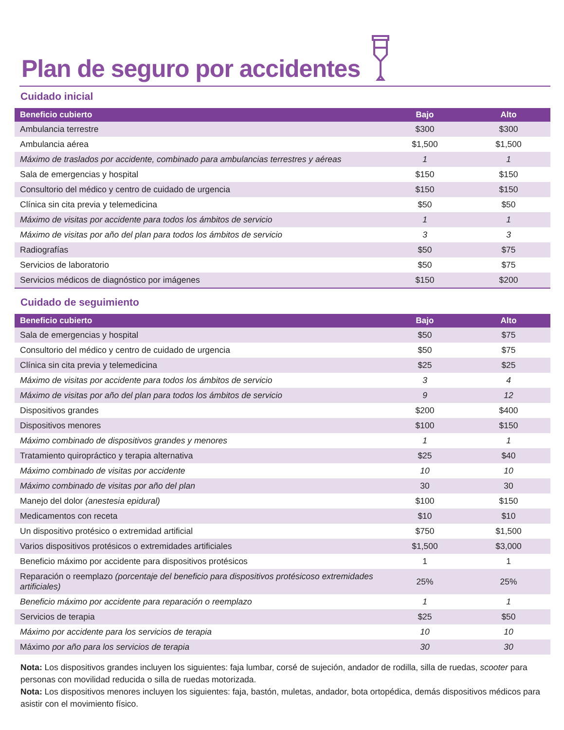Plan de seguro por accidentes
Cuidado inicial
| Beneficio cubierto | Bajo | Alto |
| --- | --- | --- |
| Ambulancia terrestre | $300 | $300 |
| Ambulancia aérea | $1,500 | $1,500 |
| Máximo de traslados por accidente, combinado para ambulancias terrestres y aéreas | 1 | 1 |
| Sala de emergencias y hospital | $150 | $150 |
| Consultorio del médico y centro de cuidado de urgencia | $150 | $150 |
| Clínica sin cita previa y telemedicina | $50 | $50 |
| Máximo de visitas por accidente para todos los ámbitos de servicio | 1 | 1 |
| Máximo de visitas por año del plan para todos los ámbitos de servicio | 3 | 3 |
| Radiografías | $50 | $75 |
| Servicios de laboratorio | $50 | $75 |
| Servicios médicos de diagnóstico por imágenes | $150 | $200 |
Cuidado de seguimiento
| Beneficio cubierto | Bajo | Alto |
| --- | --- | --- |
| Sala de emergencias y hospital | $50 | $75 |
| Consultorio del médico y centro de cuidado de urgencia | $50 | $75 |
| Clínica sin cita previa y telemedicina | $25 | $25 |
| Máximo de visitas por accidente para todos los ámbitos de servicio | 3 | 4 |
| Máximo de visitas por año del plan para todos los ámbitos de servicio | 9 | 12 |
| Dispositivos grandes | $200 | $400 |
| Dispositivos menores | $100 | $150 |
| Máximo combinado de dispositivos grandes y menores | 1 | 1 |
| Tratamiento quiropráctico y terapia alternativa | $25 | $40 |
| Máximo combinado de visitas por accidente | 10 | 10 |
| Máximo combinado de visitas por año del plan | 30 | 30 |
| Manejo del dolor (anestesia epidural) | $100 | $150 |
| Medicamentos con receta | $10 | $10 |
| Un dispositivo protésico o extremidad artificial | $750 | $1,500 |
| Varios dispositivos protésicos o extremidades artificiales | $1,500 | $3,000 |
| Beneficio máximo por accidente para dispositivos protésicos | 1 | 1 |
| Reparación o reemplazo (porcentaje del beneficio para dispositivos protésicoso extremidades artificiales) | 25% | 25% |
| Beneficio máximo por accidente para reparación o reemplazo | 1 | 1 |
| Servicios de terapia | $25 | $50 |
| Máximo por accidente para los servicios de terapia | 10 | 10 |
| Máximo por año para los servicios de terapia | 30 | 30 |
Nota: Los dispositivos grandes incluyen los siguientes: faja lumbar, corsé de sujeción, andador de rodilla, silla de ruedas, scooter para personas con movilidad reducida o silla de ruedas motorizada.
Nota: Los dispositivos menores incluyen los siguientes: faja, bastón, muletas, andador, bota ortopédica, demás dispositivos médicos para asistir con el movimiento físico.